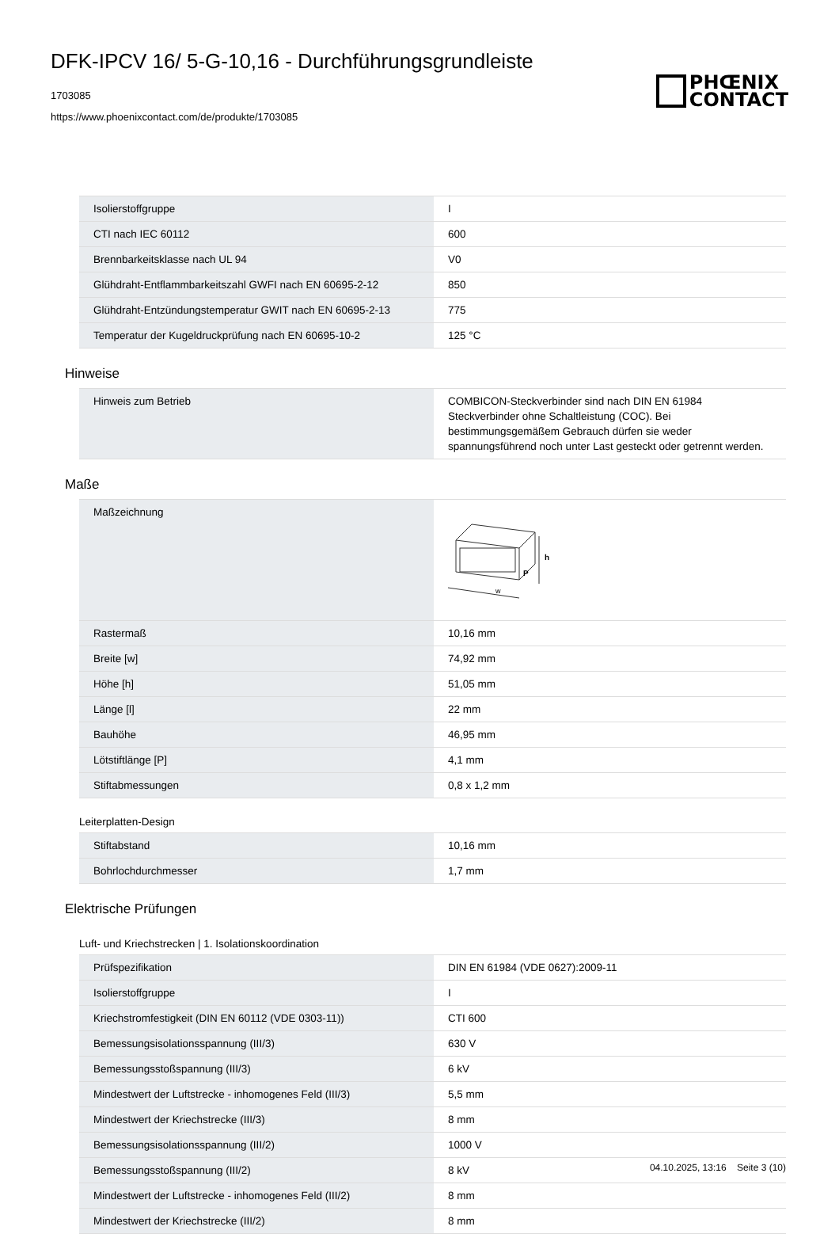DFK-IPCV 16/ 5-G-10,16 - Durchführungsgrundleiste
1703085
https://www.phoenixcontact.com/de/produkte/1703085
PHŒNIX
CONTACT
| Isolierstoffgruppe | I |
| CTI nach IEC 60112 | 600 |
| Brennbarkeitsklasse nach UL 94 | V0 |
| Glühdraht-Entflammbarkeitszahl GWFI nach EN 60695-2-12 | 850 |
| Glühdraht-Entzündungstemperatur GWIT nach EN 60695-2-13 | 775 |
| Temperatur der Kugeldruckprüfung nach EN 60695-10-2 | 125 °C |
Hinweise
| Hinweis zum Betrieb | COMBICON-Steckverbinder sind nach DIN EN 61984 Steckverbinder ohne Schaltleistung (COC). Bei bestimmungsgemäßem Gebrauch dürfen sie weder spannungsführend noch unter Last gesteckt oder getrennt werden. |
Maße
| Maßzeichnung | w h P |
| Rastermaß | 10,16 mm |
| Breite [w] | 74,92 mm |
| Höhe [h] | 51,05 mm |
| Länge [l] | 22 mm |
| Bauhöhe | 46,95 mm |
| Lötstiftlänge [P] | 4,1 mm |
| Stiftabmessungen | 0,8 x 1,2 mm |
Leiterplatten-Design
| Stiftabstand | 10,16 mm |
| Bohrlochdurchmesser | 1,7 mm |
Elektrische Prüfungen
Luft- und Kriechstrecken | 1. Isolationskoordination
| Prüfspezifikation | DIN EN 61984 (VDE 0627):2009-11 |
| Isolierstoffgruppe | I |
| Kriechstromfestigkeit (DIN EN 60112 (VDE 0303-11)) | CTI 600 |
| Bemessungsisolationsspannung (III/3) | 630 V |
| Bemessungsstoßspannung (III/3) | 6 kV |
| Mindestwert der Luftstrecke - inhomogenes Feld (III/3) | 5,5 mm |
| Mindestwert der Kriechstrecke (III/3) | 8 mm |
| Bemessungsisolationsspannung (III/2) | 1000 V |
| Bemessungsstoßspannung (III/2) | 8 kV |
| Mindestwert der Luftstrecke - inhomogenes Feld (III/2) | 8 mm |
| Mindestwert der Kriechstrecke (III/2) | 8 mm |
04.10.2025, 13:16 Seite 3 (10)